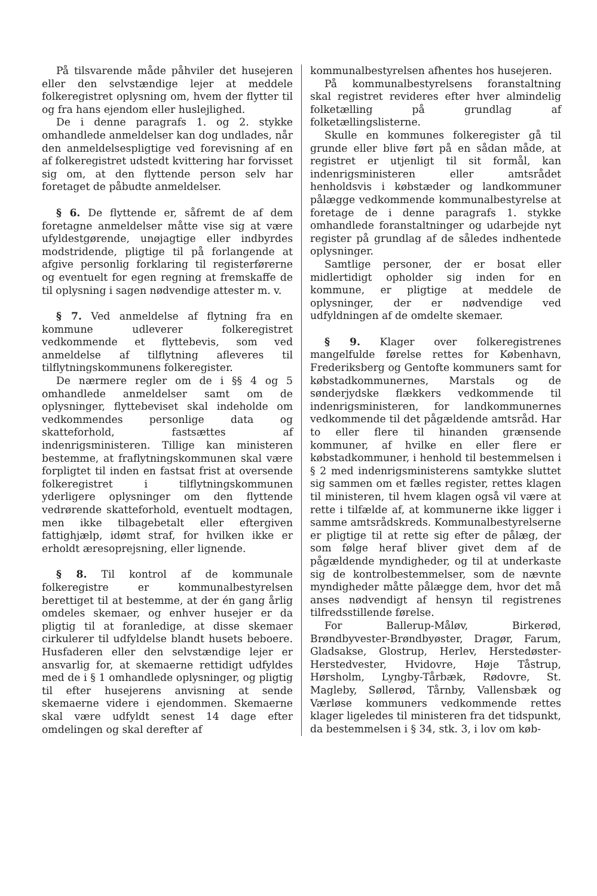På tilsvarende måde påhviler det husejeren eller den selvstændige lejer at meddele folkeregistret oplysning om, hvem der flytter til og fra hans ejendom eller huslejlighed.
De i denne paragrafs 1. og 2. stykke omhandlede anmeldelser kan dog undlades, når den anmeldelsespligtige ved forevisning af en af folkeregistret udstedt kvittering har forvisset sig om, at den flyttende person selv har foretaget de påbudte anmeldelser.
§ 6. De flyttende er, såfremt de af dem foretagne anmeldelser måtte vise sig at være ufyldestgørende, unøjagtige eller indbyrdes modstridende, pligtige til på forlangende at afgive personlig forklaring til registerførerne og eventuelt for egen regning at fremskaffe de til oplysning i sagen nødvendige attester m. v.
§ 7. Ved anmeldelse af flytning fra en kommune udleverer folkeregistret vedkommende et flyttebevis, som ved anmeldelse af tilflytning afleveres til tilflytningskommunens folkeregister.
De nærmere regler om de i §§ 4 og 5 omhandlede anmeldelser samt om de oplysninger, flyttebeviset skal indeholde om vedkommendes personlige data og skatteforhold, fastsættes af indenrigsministeren. Tillige kan ministeren bestemme, at fraflytningskommunen skal være forpligtet til inden en fastsat frist at oversende folkeregistret i tilflytningskommunen yderligere oplysninger om den flyttende vedrørende skatteforhold, eventuelt modtagen, men ikke tilbagebetalt eller eftergiven fattighjælp, idømt straf, for hvilken ikke er erholdt æresoprejsning, eller lignende.
§ 8. Til kontrol af de kommunale folkeregistre er kommunalbestyrelsen berettiget til at bestemme, at der én gang årlig omdeles skemaer, og enhver husejer er da pligtig til at foranledige, at disse skemaer cirkulerer til udfyldelse blandt husets beboere. Husfaderen eller den selvstændige lejer er ansvarlig for, at skemaerne rettidigt udfyldes med de i § 1 omhandlede oplysninger, og pligtig til efter husejerens anvisning at sende skemaerne videre i ejendommen. Skemaerne skal være udfyldt senest 14 dage efter omdelingen og skal derefter af
kommunalbestyrelsen afhentes hos husejeren.
På kommunalbestyrelsens foranstaltning skal registret revideres efter hver almindelig folketælling på grundlag af folketællingslisterne.
Skulle en kommunes folkeregister gå til grunde eller blive ført på en sådan måde, at registret er utjenligt til sit formål, kan indenrigsministeren eller amtsrådet henholdsvis i købstæder og landkommuner pålægge vedkommende kommunalbestyrelse at foretage de i denne paragrafs 1. stykke omhandlede foranstaltninger og udarbejde nyt register på grundlag af de således indhentede oplysninger.
Samtlige personer, der er bosat eller midlertidigt opholder sig inden for en kommune, er pligtige at meddele de oplysninger, der er nødvendige ved udfyldningen af de omdelte skemaer.
§ 9. Klager over folkeregistrenes mangelfulde førelse rettes for København, Frederiksberg og Gentofte kommuners samt for købstadkommunernes, Marstals og de sønderjydske flækkers vedkommende til indenrigsministeren, for landkommunernes vedkommende til det pågældende amtsråd. Har to eller flere til hinanden grænsende kommuner, af hvilke en eller flere er købstadkommuner, i henhold til bestemmelsen i § 2 med indenrigsministerens samtykke sluttet sig sammen om et fælles register, rettes klagen til ministeren, til hvem klagen også vil være at rette i tilfælde af, at kommunerne ikke ligger i samme amtsrådskreds. Kommunalbestyrelserne er pligtige til at rette sig efter de pålæg, der som følge heraf bliver givet dem af de pågældende myndigheder, og til at underkaste sig de kontrolbestemmelser, som de nævnte myndigheder måtte pålægge dem, hvor det må anses nødvendigt af hensyn til registrenes tilfredsstillende førelse.
For Ballerup-Måløv, Birkerød, Brøndbyvester-Brøndbyøster, Dragør, Farum, Gladsakse, Glostrup, Herlev, Herstedøster-Herstedvester, Hvidovre, Høje Tåstrup, Hørsholm, Lyngby-Tårbæk, Rødovre, St. Magleby, Søllerød, Tårnby, Vallensbæk og Værløse kommuners vedkommende rettes klager ligeledes til ministeren fra det tidspunkt, da bestemmelsen i § 34, stk. 3, i lov om køb-